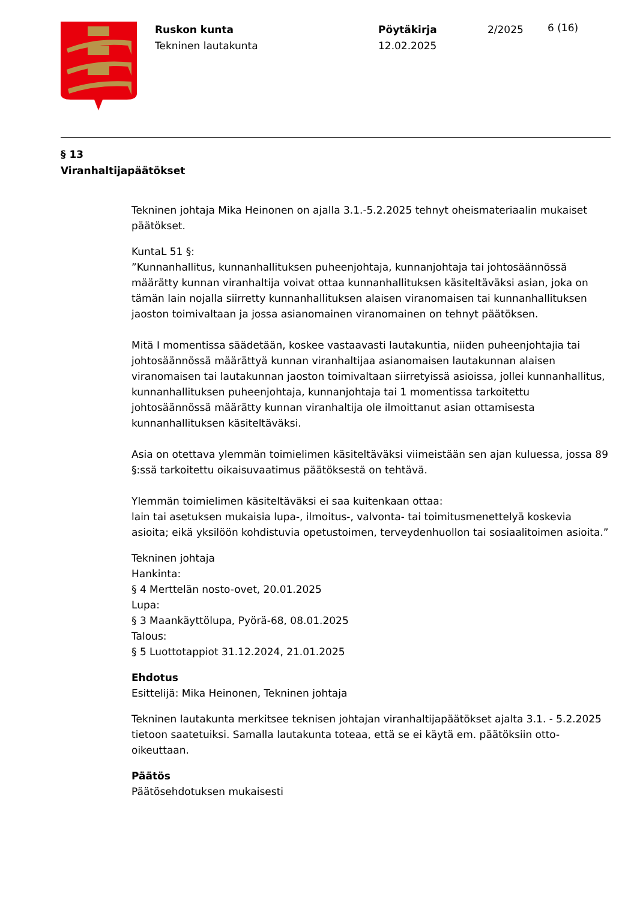Ruskon kunta
Tekninen lautakunta
Pöytäkirja
12.02.2025
2/2025
6 (16)
§ 13
Viranhaltijapäätökset
Tekninen johtaja Mika Heinonen on ajalla 3.1.-5.2.2025 tehnyt oheismateriaalin mukaiset päätökset.
KuntaL 51 §:
”Kunnanhallitus, kunnanhallituksen puheenjohtaja, kunnanjohtaja tai johtosäännössä määrätty kunnan viranhaltija voivat ottaa kunnanhallituksen käsiteltäväksi asian, joka on tämän lain nojalla siirretty kunnanhallituksen alaisen viranomaisen tai kunnanhallituksen jaoston toimivaltaan ja jossa asianomainen viranomainen on tehnyt päätöksen.
Mitä I momentissa säädetään, koskee vastaavasti lautakuntia, niiden puheenjohtajia tai johtosäännössä määrättyä kunnan viranhaltijaa asianomaisen lautakunnan alaisen viranomaisen tai lautakunnan jaoston toimivaltaan siirretyissä asioissa, jollei kunnanhallitus, kunnanhallituksen puheenjohtaja, kunnanjohtaja tai 1 momentissa tarkoitettu johtosäännössä määrätty kunnan viranhaltija ole ilmoittanut asian ottamisesta kunnanhallituksen käsiteltäväksi.
Asia on otettava ylemmän toimielimen käsiteltäväksi viimeistään sen ajan kuluessa, jossa 89 §:ssä tarkoitettu oikaisuvaatimus päätöksestä on tehtävä.
Ylemmän toimielimen käsiteltäväksi ei saa kuitenkaan ottaa:
lain tai asetuksen mukaisia lupa-, ilmoitus-, valvonta- tai toimitusmenettelyä koskevia asioita; eikä yksilöön kohdistuvia opetustoimen, terveydenhuollon tai sosiaalitoimen asioita.”
Tekninen johtaja
Hankinta:
§ 4 Merttelän nosto-ovet, 20.01.2025
Lupa:
§ 3 Maankäyttölupa, Pyörä-68, 08.01.2025
Talous:
§ 5 Luottotappiot 31.12.2024, 21.01.2025
Ehdotus
Esittelijä: Mika Heinonen, Tekninen johtaja
Tekninen lautakunta merkitsee teknisen johtajan viranhaltijapäätökset ajalta 3.1. - 5.2.2025 tietoon saatetuiksi. Samalla lautakunta toteaa, että se ei käytä em. päätöksiin otto-oikeuttaan.
Päätös
Päätösehdotuksen mukaisesti